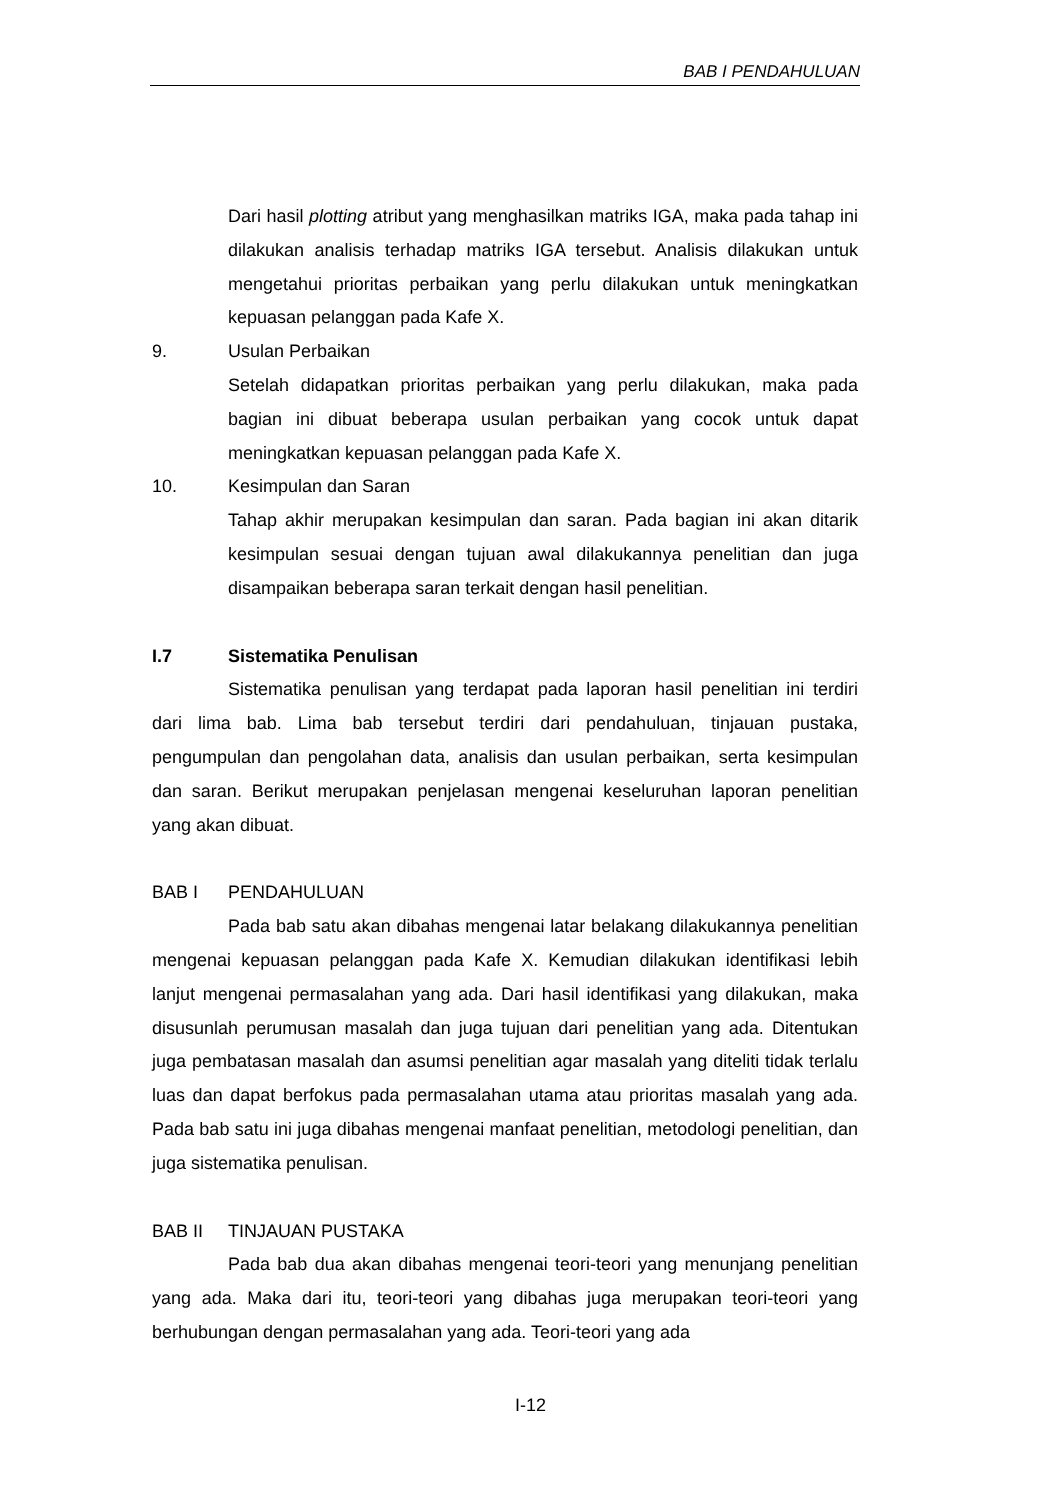BAB I PENDAHULUAN
Dari hasil plotting atribut yang menghasilkan matriks IGA, maka pada tahap ini dilakukan analisis terhadap matriks IGA tersebut. Analisis dilakukan untuk mengetahui prioritas perbaikan yang perlu dilakukan untuk meningkatkan kepuasan pelanggan pada Kafe X.
9. Usulan Perbaikan
Setelah didapatkan prioritas perbaikan yang perlu dilakukan, maka pada bagian ini dibuat beberapa usulan perbaikan yang cocok untuk dapat meningkatkan kepuasan pelanggan pada Kafe X.
10. Kesimpulan dan Saran
Tahap akhir merupakan kesimpulan dan saran. Pada bagian ini akan ditarik kesimpulan sesuai dengan tujuan awal dilakukannya penelitian dan juga disampaikan beberapa saran terkait dengan hasil penelitian.
I.7 Sistematika Penulisan
Sistematika penulisan yang terdapat pada laporan hasil penelitian ini terdiri dari lima bab. Lima bab tersebut terdiri dari pendahuluan, tinjauan pustaka, pengumpulan dan pengolahan data, analisis dan usulan perbaikan, serta kesimpulan dan saran. Berikut merupakan penjelasan mengenai keseluruhan laporan penelitian yang akan dibuat.
BAB I PENDAHULUAN
Pada bab satu akan dibahas mengenai latar belakang dilakukannya penelitian mengenai kepuasan pelanggan pada Kafe X. Kemudian dilakukan identifikasi lebih lanjut mengenai permasalahan yang ada. Dari hasil identifikasi yang dilakukan, maka disusunlah perumusan masalah dan juga tujuan dari penelitian yang ada. Ditentukan juga pembatasan masalah dan asumsi penelitian agar masalah yang diteliti tidak terlalu luas dan dapat berfokus pada permasalahan utama atau prioritas masalah yang ada. Pada bab satu ini juga dibahas mengenai manfaat penelitian, metodologi penelitian, dan juga sistematika penulisan.
BAB II TINJAUAN PUSTAKA
Pada bab dua akan dibahas mengenai teori-teori yang menunjang penelitian yang ada. Maka dari itu, teori-teori yang dibahas juga merupakan teori-teori yang berhubungan dengan permasalahan yang ada. Teori-teori yang ada
I-12